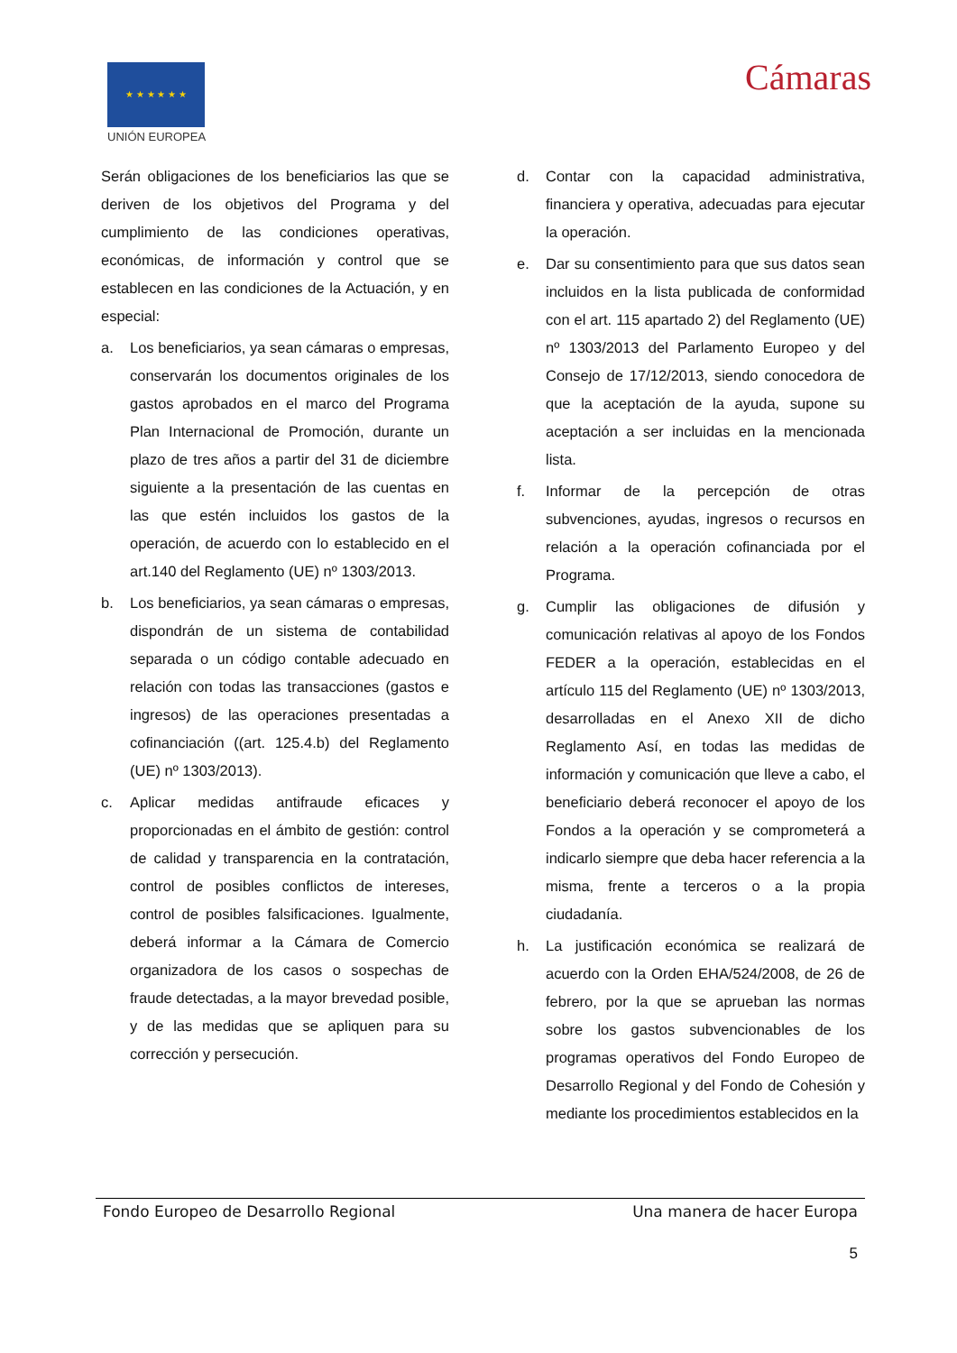★ ★ ★ ★ ★ ★
UNIÓN EUROPEA
Cámaras
Serán obligaciones de los beneficiarios las que se deriven de los objetivos del Programa y del cumplimiento de las condiciones operativas, económicas, de información y control que se establecen en las condiciones de la Actuación, y en especial:
a. Los beneficiarios, ya sean cámaras o empresas, conservarán los documentos originales de los gastos aprobados en el marco del Programa Plan Internacional de Promoción, durante un plazo de tres años a partir del 31 de diciembre siguiente a la presentación de las cuentas en las que estén incluidos los gastos de la operación, de acuerdo con lo establecido en el art.140 del Reglamento (UE) nº 1303/2013.
b. Los beneficiarios, ya sean cámaras o empresas, dispondrán de un sistema de contabilidad separada o un código contable adecuado en relación con todas las transacciones (gastos e ingresos) de las operaciones presentadas a cofinanciación ((art. 125.4.b) del Reglamento (UE) nº 1303/2013).
c. Aplicar medidas antifraude eficaces y proporcionadas en el ámbito de gestión: control de calidad y transparencia en la contratación, control de posibles conflictos de intereses, control de posibles falsificaciones. Igualmente, deberá informar a la Cámara de Comercio organizadora de los casos o sospechas de fraude detectadas, a la mayor brevedad posible, y de las medidas que se apliquen para su corrección y persecución.
d. Contar con la capacidad administrativa, financiera y operativa, adecuadas para ejecutar la operación.
e. Dar su consentimiento para que sus datos sean incluidos en la lista publicada de conformidad con el art. 115 apartado 2) del Reglamento (UE) nº 1303/2013 del Parlamento Europeo y del Consejo de 17/12/2013, siendo conocedora de que la aceptación de la ayuda, supone su aceptación a ser incluidas en la mencionada lista.
f. Informar de la percepción de otras subvenciones, ayudas, ingresos o recursos en relación a la operación cofinanciada por el Programa.
g. Cumplir las obligaciones de difusión y comunicación relativas al apoyo de los Fondos FEDER a la operación, establecidas en el artículo 115 del Reglamento (UE) nº 1303/2013, desarrolladas en el Anexo XII de dicho Reglamento Así, en todas las medidas de información y comunicación que lleve a cabo, el beneficiario deberá reconocer el apoyo de los Fondos a la operación y se comprometerá a indicarlo siempre que deba hacer referencia a la misma, frente a terceros o a la propia ciudadanía.
h. La justificación económica se realizará de acuerdo con la Orden EHA/524/2008, de 26 de febrero, por la que se aprueban las normas sobre los gastos subvencionables de los programas operativos del Fondo Europeo de Desarrollo Regional y del Fondo de Cohesión y mediante los procedimientos establecidos en la
Fondo Europeo de Desarrollo Regional Una manera de hacer Europa
5